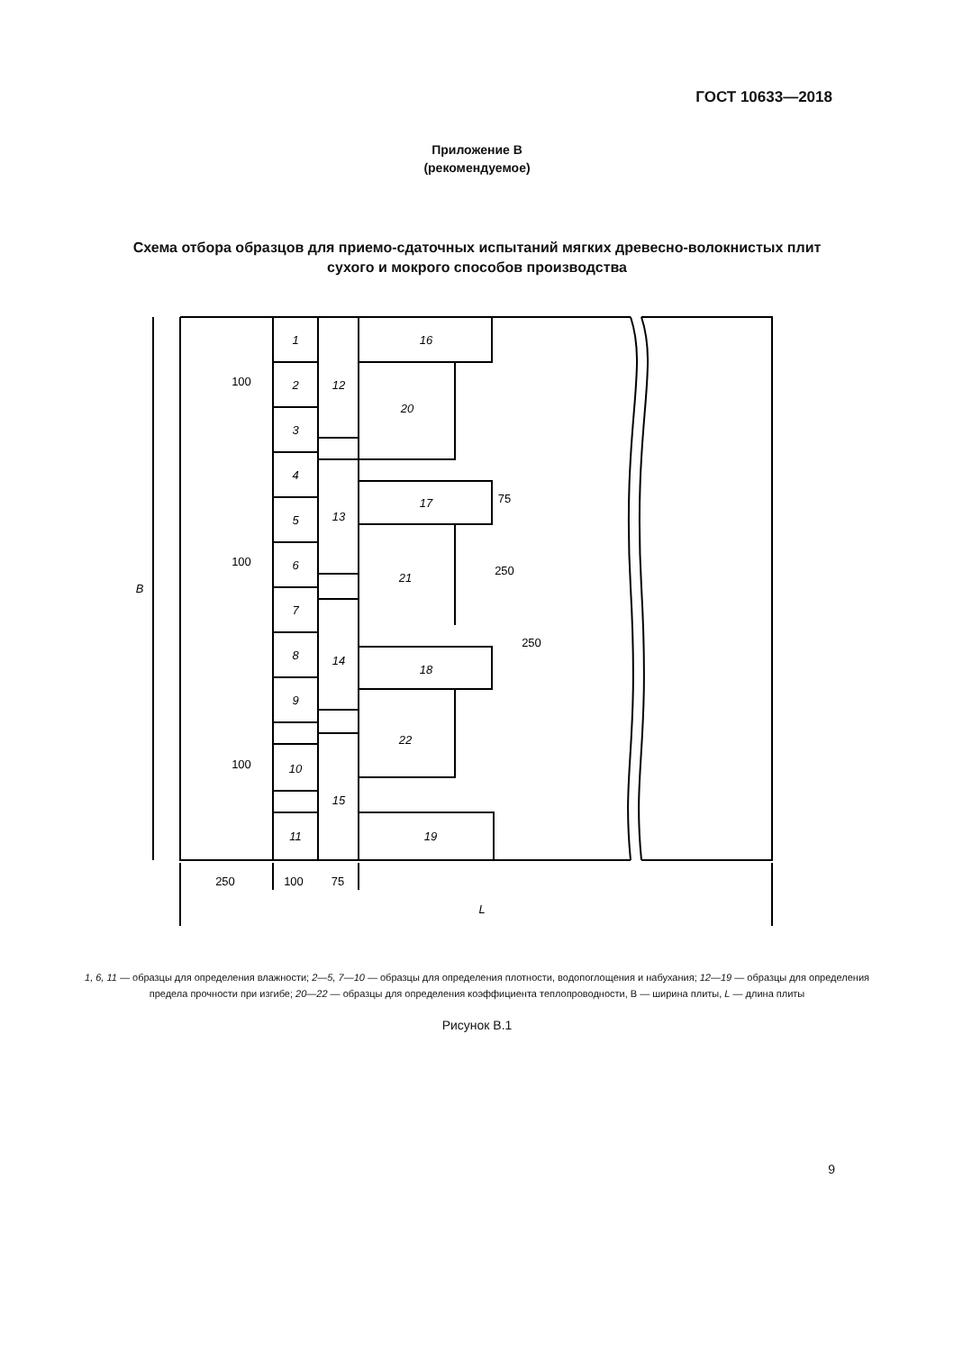ГОСТ 10633—2018
Приложение В
(рекомендуемое)
Схема отбора образцов для приемо-сдаточных испытаний мягких древесно-волокнистых плит
сухого и мокрого способов производства
1
2
3
4
5
6
7
8
9
10
11
12
13
14
15
16
17
18
19
20
21
22
250
100
75
250
L
B
100
100
100
75
250
1, 6, 11 — образцы для определения влажности; 2—5, 7—10 — образцы для определения плотности, водопоглощения и набухания; 12—19 — образцы для определения предела прочности при изгибе; 20—22 — образцы для определения коэффициента теплопроводности, В — ширина плиты, L — длина плиты
Рисунок В.1
9